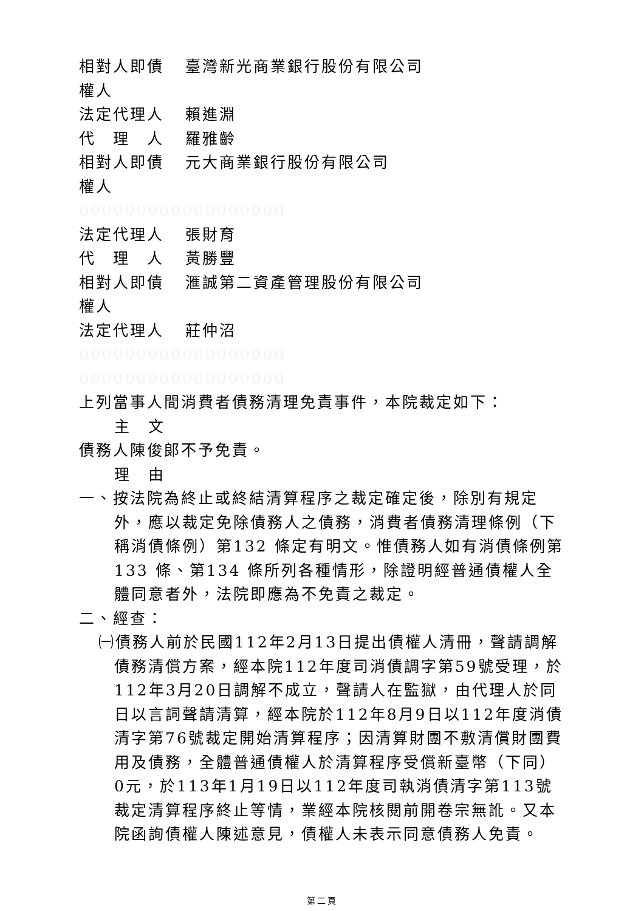相對人即債 臺灣新光商業銀行股份有限公司
權人
法定代理人 賴進淵
代　理　人 羅雅齡
相對人即債 元大商業銀行股份有限公司
權人
000000000000000000
法定代理人 張財育
代　理　人 黃勝豐
相對人即債 滙誠第二資產管理股份有限公司
權人
法定代理人 莊仲沼
000000000000000000
000000000000000000
上列當事人間消費者債務清理免責事件，本院裁定如下：
主　文
債務人陳俊郎不予免責。
理　由
一、按法院為終止或終結清算程序之裁定確定後，除別有規定外，應以裁定免除債務人之債務，消費者債務清理條例（下稱消債條例）第132 條定有明文。惟債務人如有消債條例第133 條、第134 條所列各種情形，除證明經普通債權人全體同意者外，法院即應為不免責之裁定。
二、經查：
㈠債務人前於民國112年2月13日提出債權人清冊，聲請調解債務清償方案，經本院112年度司消債調字第59號受理，於112年3月20日調解不成立，聲請人在監獄，由代理人於同日以言詞聲請清算，經本院於112年8月9日以112年度消債清字第76號裁定開始清算程序；因清算財團不敷清償財團費用及債務，全體普通債權人於清算程序受償新臺幣（下同）0元，於113年1月19日以112年度司執消債清字第113號裁定清算程序終止等情，業經本院核閱前開卷宗無訛。又本院函詢債權人陳述意見，債權人未表示同意債務人免責。
第二頁